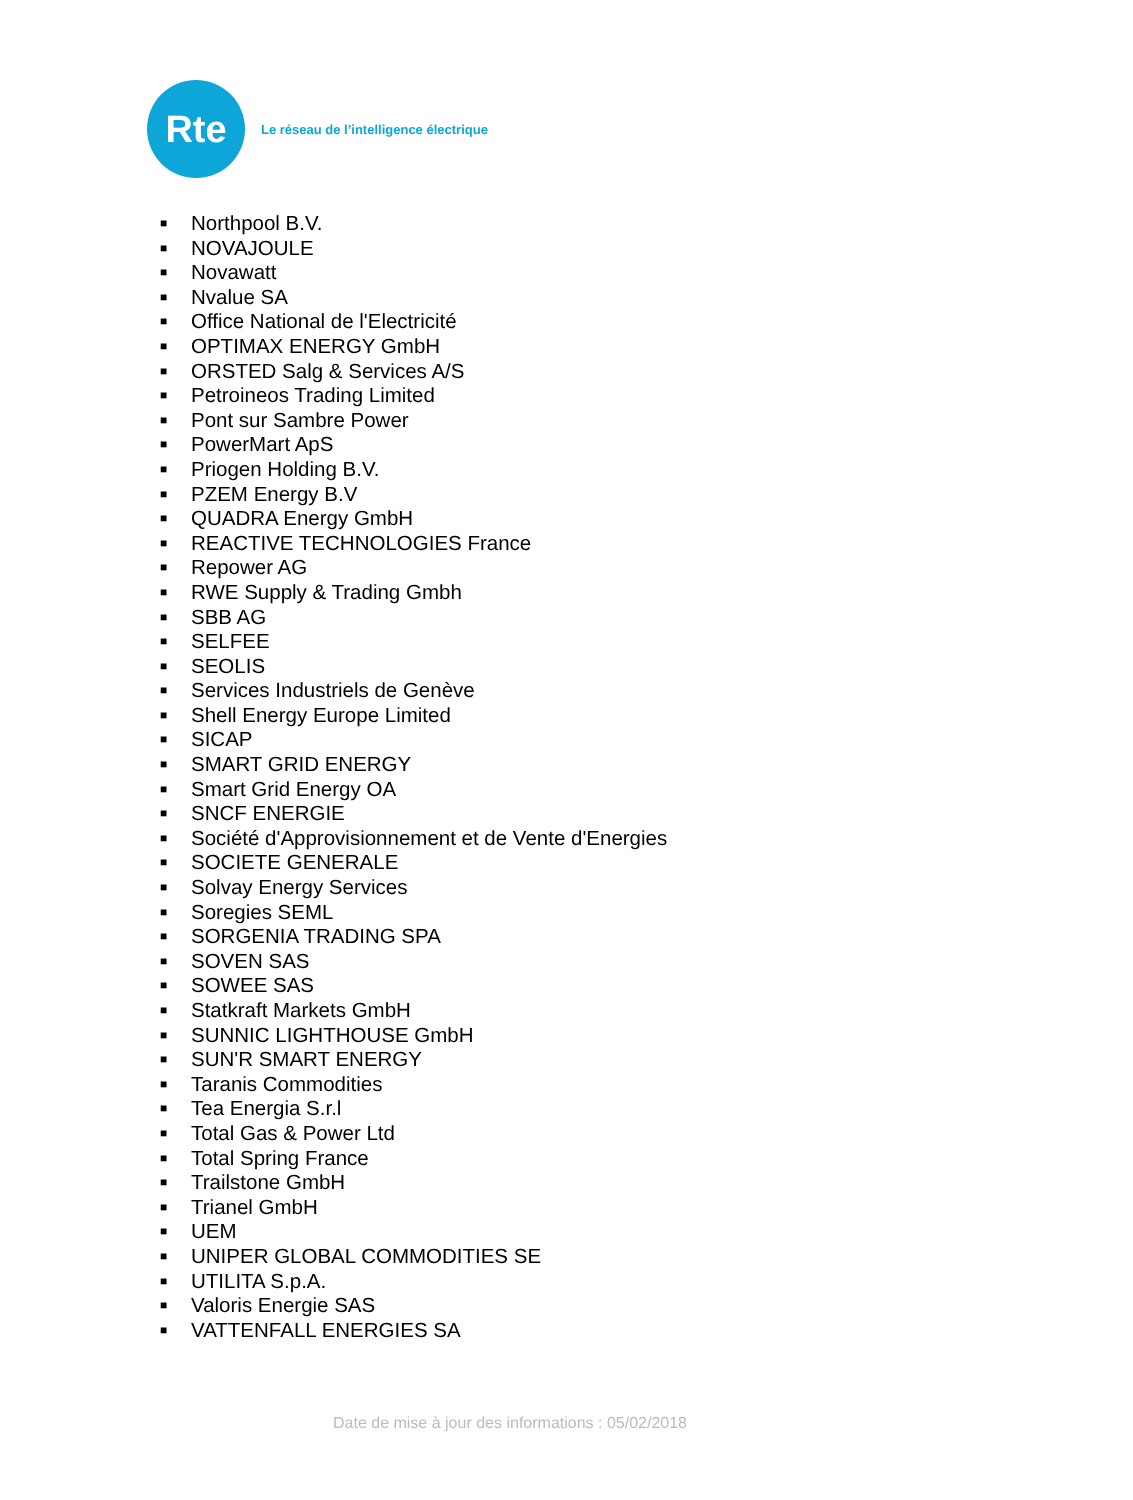Rte
Le réseau de l’intelligence électrique
■ Northpool B.V.
■ NOVAJOULE
■ Novawatt
■ Nvalue SA
■ Office National de l'Electricité
■ OPTIMAX ENERGY GmbH
■ ORSTED Salg & Services A/S
■ Petroineos Trading Limited
■ Pont sur Sambre Power
■ PowerMart ApS
■ Priogen Holding B.V.
■ PZEM Energy B.V
■ QUADRA Energy GmbH
■ REACTIVE TECHNOLOGIES France
■ Repower AG
■ RWE Supply & Trading Gmbh
■ SBB AG
■ SELFEE
■ SEOLIS
■ Services Industriels de Genève
■ Shell Energy Europe Limited
■ SICAP
■ SMART GRID ENERGY
■ Smart Grid Energy OA
■ SNCF ENERGIE
■ Société d'Approvisionnement et de Vente d'Energies
■ SOCIETE GENERALE
■ Solvay Energy Services
■ Soregies SEML
■ SORGENIA TRADING SPA
■ SOVEN SAS
■ SOWEE SAS
■ Statkraft Markets GmbH
■ SUNNIC LIGHTHOUSE GmbH
■ SUN'R SMART ENERGY
■ Taranis Commodities
■ Tea Energia S.r.l
■ Total Gas & Power Ltd
■ Total Spring France
■ Trailstone GmbH
■ Trianel GmbH
■ UEM
■ UNIPER GLOBAL COMMODITIES SE
■ UTILITA S.p.A.
■ Valoris Energie SAS
■ VATTENFALL ENERGIES SA
Date de mise à jour des informations : 05/02/2018